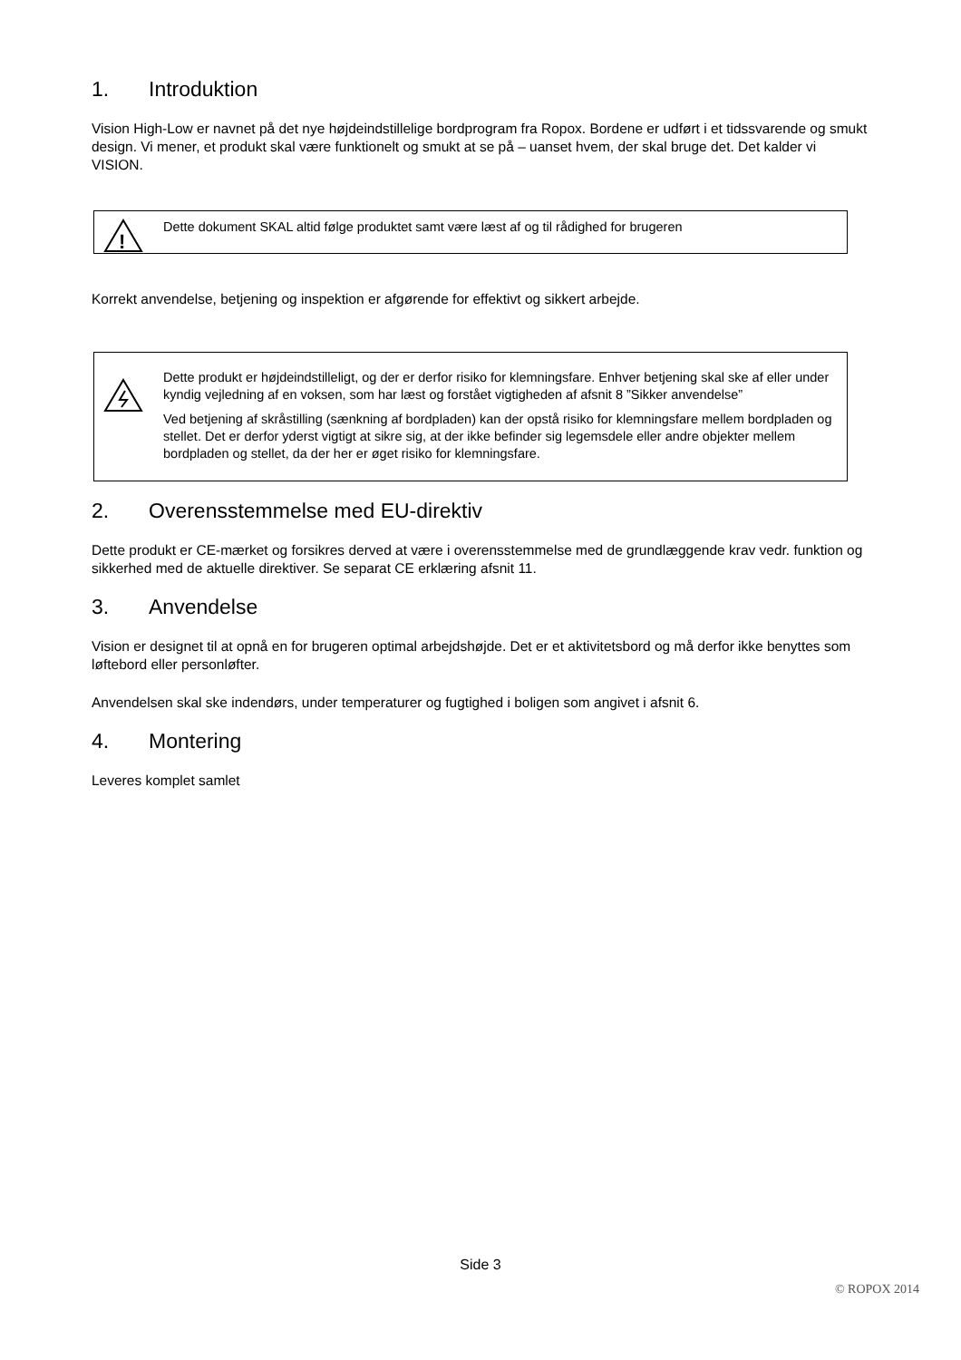1. Introduktion
Vision High-Low er navnet på det nye højdeindstillelige bordprogram fra Ropox. Bordene er udført i et tidssvarende og smukt design. Vi mener, et produkt skal være funktionelt og smukt at se på – uanset hvem, der skal bruge det. Det kalder vi VISION.
!
Dette dokument SKAL altid følge produktet samt være læst af og til rådighed for brugeren
Korrekt anvendelse, betjening og inspektion er afgørende for effektivt og sikkert arbejde.
Dette produkt er højdeindstilleligt, og der er derfor risiko for klemningsfare. Enhver betjening skal ske af eller under kyndig vejledning af en voksen, som har læst og forstået vigtigheden af afsnit 8 ”Sikker anvendelse”
Ved betjening af skråstilling (sænkning af bordpladen) kan der opstå risiko for klemningsfare mellem bordpladen og stellet. Det er derfor yderst vigtigt at sikre sig, at der ikke befinder sig legemsdele eller andre objekter mellem bordpladen og stellet, da der her er øget risiko for klemningsfare.
2. Overensstemmelse med EU-direktiv
Dette produkt er CE-mærket og forsikres derved at være i overensstemmelse med de grundlæggende krav vedr. funktion og sikkerhed med de aktuelle direktiver. Se separat CE erklæring afsnit 11.
3. Anvendelse
Vision er designet til at opnå en for brugeren optimal arbejdshøjde. Det er et aktivitetsbord og må derfor ikke benyttes som løftebord eller personløfter.
Anvendelsen skal ske indendørs, under temperaturer og fugtighed i boligen som angivet i afsnit 6.
4. Montering
Leveres komplet samlet
Side 3
© ROPOX 2014